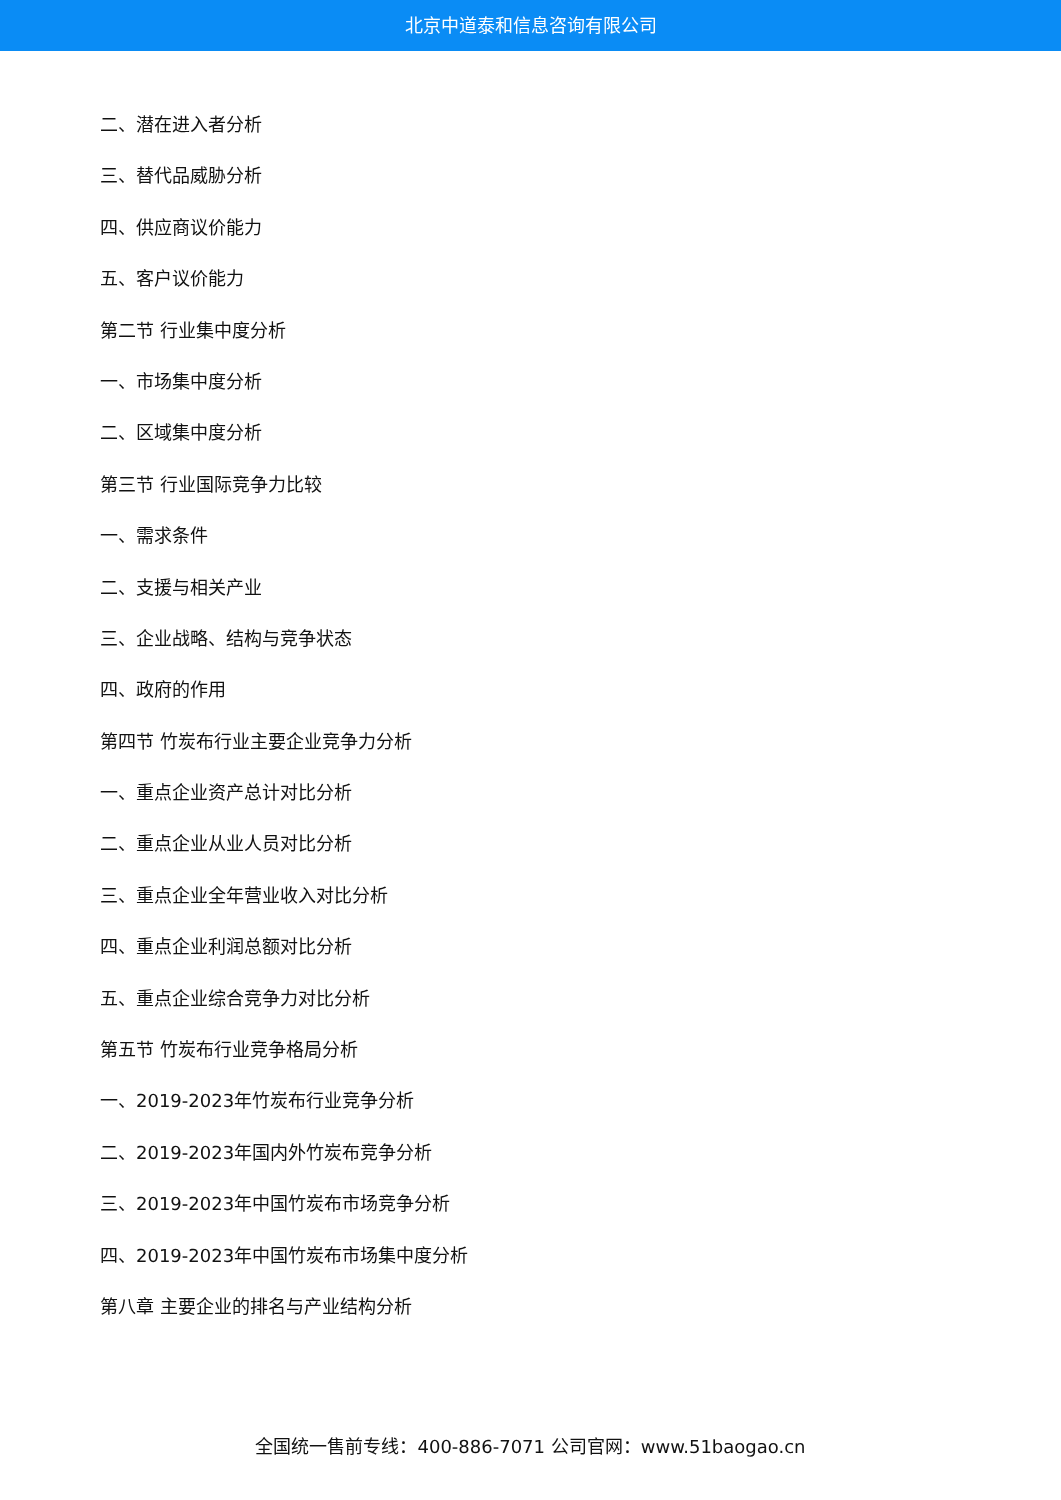北京中道泰和信息咨询有限公司
二、潜在进入者分析
三、替代品威胁分析
四、供应商议价能力
五、客户议价能力
第二节 行业集中度分析
一、市场集中度分析
二、区域集中度分析
第三节 行业国际竞争力比较
一、需求条件
二、支援与相关产业
三、企业战略、结构与竞争状态
四、政府的作用
第四节 竹炭布行业主要企业竞争力分析
一、重点企业资产总计对比分析
二、重点企业从业人员对比分析
三、重点企业全年营业收入对比分析
四、重点企业利润总额对比分析
五、重点企业综合竞争力对比分析
第五节 竹炭布行业竞争格局分析
一、2019-2023年竹炭布行业竞争分析
二、2019-2023年国内外竹炭布竞争分析
三、2019-2023年中国竹炭布市场竞争分析
四、2019-2023年中国竹炭布市场集中度分析
第八章 主要企业的排名与产业结构分析
全国统一售前专线：400-886-7071 公司官网：www.51baogao.cn